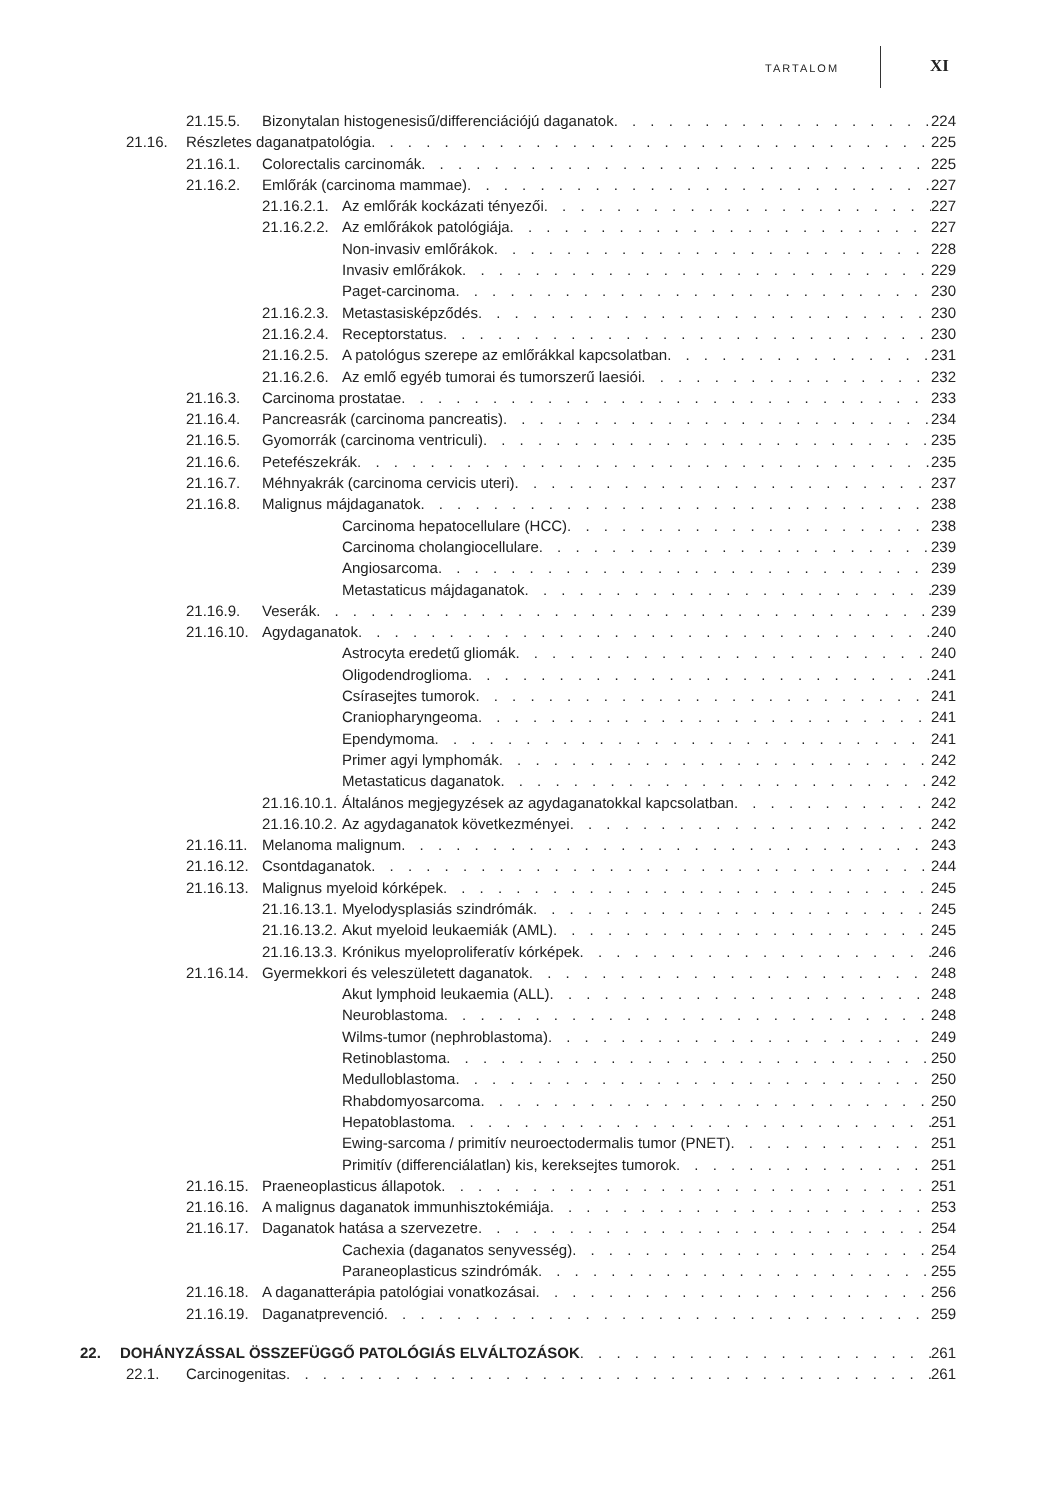TARTALOM XI
21.15.5. Bizonytalan histogenesisű/differenciációjú daganatok 224
21.16. Részletes daganatpatológia 225
21.16.1. Colorectalis carcinomák 225
21.16.2. Emlőrák (carcinoma mammae) 227
21.16.2.1. Az emlőrák kockázati tényezői 227
21.16.2.2. Az emlőrákok patológiája 227
Non-invasiv emlőrákok 228
Invasiv emlőrákok 229
Paget-carcinoma 230
21.16.2.3. Metastasisképződés 230
21.16.2.4. Receptorstatus 230
21.16.2.5. A patológus szerepe az emlőrákkal kapcsolatban 231
21.16.2.6. Az emlő egyéb tumorai és tumorszerű laesiói 232
21.16.3. Carcinoma prostatae 233
21.16.4. Pancreasrák (carcinoma pancreatis) 234
21.16.5. Gyomorrák (carcinoma ventriculi) 235
21.16.6. Petefészekrák 235
21.16.7. Méhnyakrák (carcinoma cervicis uteri) 237
21.16.8. Malignus májdaganatok 238
Carcinoma hepatocellulare (HCC) 238
Carcinoma cholangiocellulare 239
Angiosarcoma 239
Metastaticus májdaganatok 239
21.16.9. Veserák 239
21.16.10. Agydaganatok 240
Astrocyta eredetű gliomák 240
Oligodendroglioma 241
Csírasejtes tumorok 241
Craniopharyngeoma 241
Ependymoma 241
Primer agyi lymphomák 242
Metastaticus daganatok 242
21.16.10.1. Általános megjegyzések az agydaganatokkal kapcsolatban 242
21.16.10.2. Az agydaganatok következményei 242
21.16.11. Melanoma malignum 243
21.16.12. Csontdaganatok 244
21.16.13. Malignus myeloid kórképek 245
21.16.13.1. Myelodysplasiás szindrómák 245
21.16.13.2. Akut myeloid leukaemiák (AML) 245
21.16.13.3. Krónikus myeloproliferatív kórképek 246
21.16.14. Gyermekkori és veleszületett daganatok 248
Akut lymphoid leukaemia (ALL) 248
Neuroblastoma 248
Wilms-tumor (nephroblastoma) 249
Retinoblastoma 250
Medulloblastoma 250
Rhabdomyosarcoma 250
Hepatoblastoma 251
Ewing-sarcoma / primitív neuroectodermalis tumor (PNET) 251
Primitív (differenciálatlan) kis, kereksejtes tumorok 251
21.16.15. Praeneoplasticus állapotok 251
21.16.16. A malignus daganatok immunhisztokémiája 253
21.16.17. Daganatok hatása a szervezetre 254
Cachexia (daganatos senyvesség) 254
Paraneoplasticus szindrómák 255
21.16.18. A daganatterápia patológiai vonatkozásai 256
21.16.19. Daganatprevenció 259
22. DOHÁNYZÁSSAL ÖSSZEFÜGGŐ PATOLÓGIÁS ELVÁLTOZÁSOK 261
22.1. Carcinogenitas 261